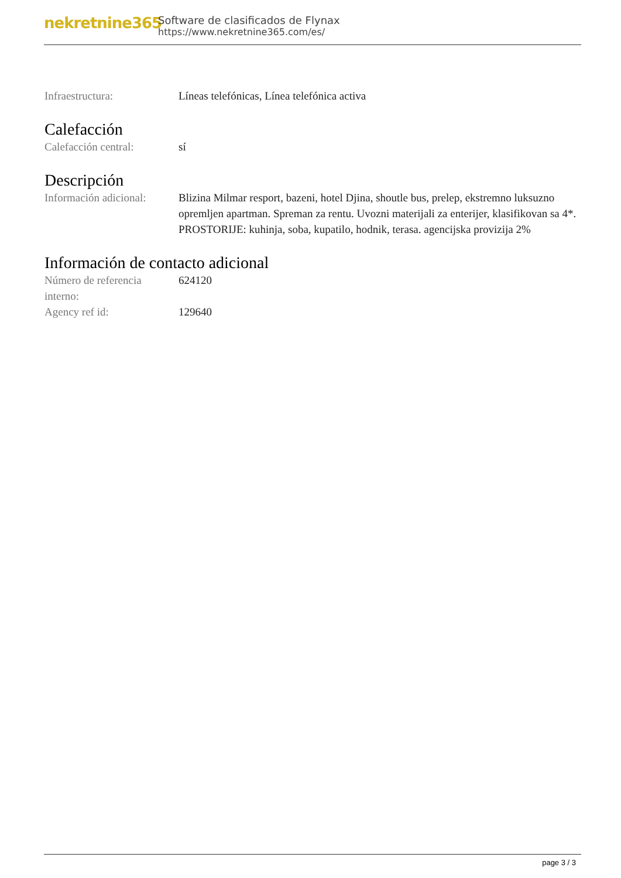nekretnine365
Software de clasificados de Flynax
https://www.nekretnine365.com/es/
| Infraestructura: | Líneas telefónicas, Línea telefónica activa |
Calefacción
| Calefacción central: | sí |
Descripción
| Información adicional: | Blizina Milmar resport, bazeni, hotel Djina, shoutle bus, prelep, ekstremno luksuzno opremljen apartman. Spreman za rentu. Uvozni materijali za enterijer, klasifikovan sa 4*. PROSTORIJE: kuhinja, soba, kupatilo, hodnik, terasa. agencijska provizija 2% |
Información de contacto adicional
| Número de referencia interno: | 624120 |
| Agency ref id: | 129640 |
page 3 / 3